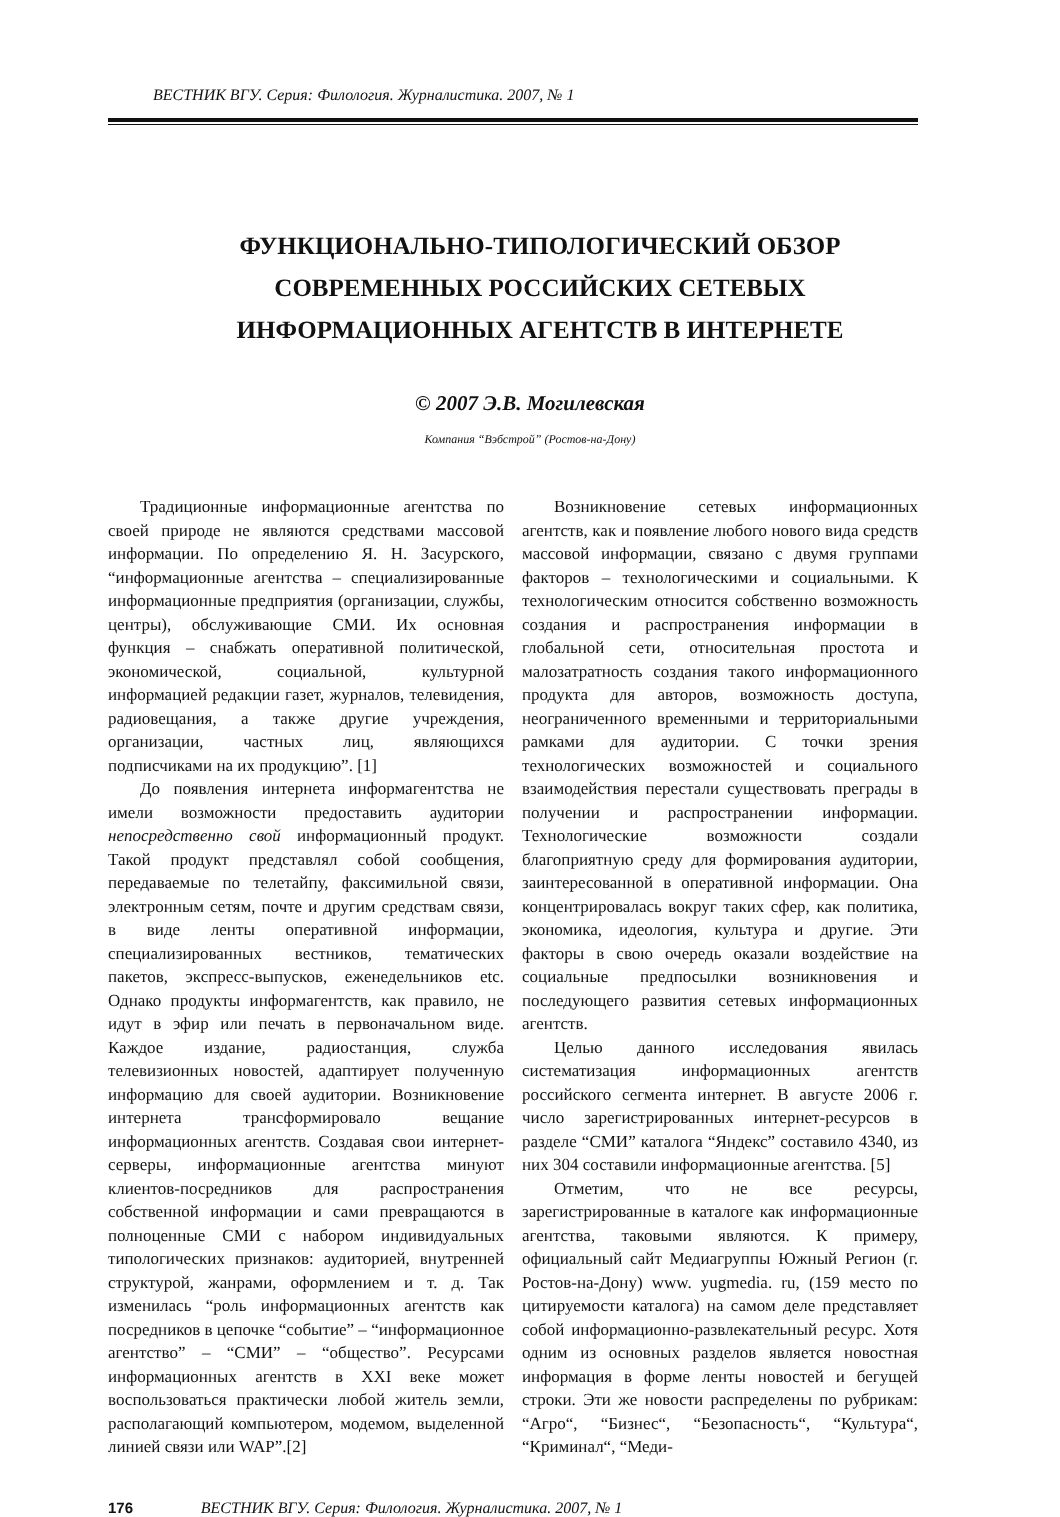ВЕСТНИК ВГУ. Серия: Филология. Журналистика. 2007, № 1
ФУНКЦИОНАЛЬНО-ТИПОЛОГИЧЕСКИЙ ОБЗОР
СОВРЕМЕННЫХ РОССИЙСКИХ СЕТЕВЫХ
ИНФОРМАЦИОННЫХ АГЕНТСТВ В ИНТЕРНЕТЕ
© 2007 Э.В. Могилевская
Компания “Вэбстрой” (Ростов-на-Дону)
Традиционные информационные агентства по своей природе не являются средствами массовой информации. По определению Я. Н. Засурского, “информационные агентства – специализированные информационные предприятия (организации, службы, центры), обслуживающие СМИ. Их основная функция – снабжать оперативной политической, экономической, социальной, культурной информацией редакции газет, журналов, телевидения, радиовещания, а также другие учреждения, организации, частных лиц, являющихся подписчиками на их продукцию”. [1]
До появления интернета информагентства не имели возможности предоставить аудитории непосредственно свой информационный продукт. Такой продукт представлял собой сообщения, передаваемые по телетайпу, факсимильной связи, электронным сетям, почте и другим средствам связи, в виде ленты оперативной информации, специализированных вестников, тематических пакетов, экспресс-выпусков, еженедельников etc. Однако продукты информагентств, как правило, не идут в эфир или печать в первоначальном виде. Каждое издание, радиостанция, служба телевизионных новостей, адаптирует полученную информацию для своей аудитории. Возникновение интернета трансформировало вещание информационных агентств. Создавая свои интернет-серверы, информационные агентства минуют клиентов-посредников для распространения собственной информации и сами превращаются в полноценные СМИ с набором индивидуальных типологических признаков: аудиторией, внутренней структурой, жанрами, оформлением и т. д. Так изменилась “роль информационных агентств как посредников в цепочке “событие” – “информационное агентство” – “СМИ” – “общество”. Ресурсами информационных агентств в XXI веке может воспользоваться практически любой житель земли, располагающий компьютером, модемом, выделенной линией связи или WAP”.[2]
Возникновение сетевых информационных агентств, как и появление любого нового вида средств массовой информации, связано с двумя группами факторов – технологическими и социальными. К технологическим относится собственно возможность создания и распространения информации в глобальной сети, относительная простота и малозатратность создания такого информационного продукта для авторов, возможность доступа, неограниченного временными и территориальными рамками для аудитории. С точки зрения технологических возможностей и социального взаимодействия перестали существовать преграды в получении и распространении информации. Технологические возможности создали благоприятную среду для формирования аудитории, заинтересованной в оперативной информации. Она концентрировалась вокруг таких сфер, как политика, экономика, идеология, культура и другие. Эти факторы в свою очередь оказали воздействие на социальные предпосылки возникновения и последующего развития сетевых информационных агентств.
Целью данного исследования явилась систематизация информационных агентств российского сегмента интернет. В августе 2006 г. число зарегистрированных интернет-ресурсов в разделе “СМИ” каталога “Яндекс” составило 4340, из них 304 составили информационные агентства. [5]
Отметим, что не все ресурсы, зарегистрированные в каталоге как информационные агентства, таковыми являются. К примеру, официальный сайт Медиагруппы Южный Регион (г. Ростов-на-Дону) www. yugmedia. ru, (159 место по цитируемости каталога) на самом деле представляет собой информационно-развлекательный ресурс. Хотя одним из основных разделов является новостная информация в форме ленты новостей и бегущей строки. Эти же новости распределены по рубрикам: “Агро“, “Бизнес“, “Безопасность“, “Культура“, “Криминал“, “Меди-
176 ВЕСТНИК ВГУ. Серия: Филология. Журналистика. 2007, № 1